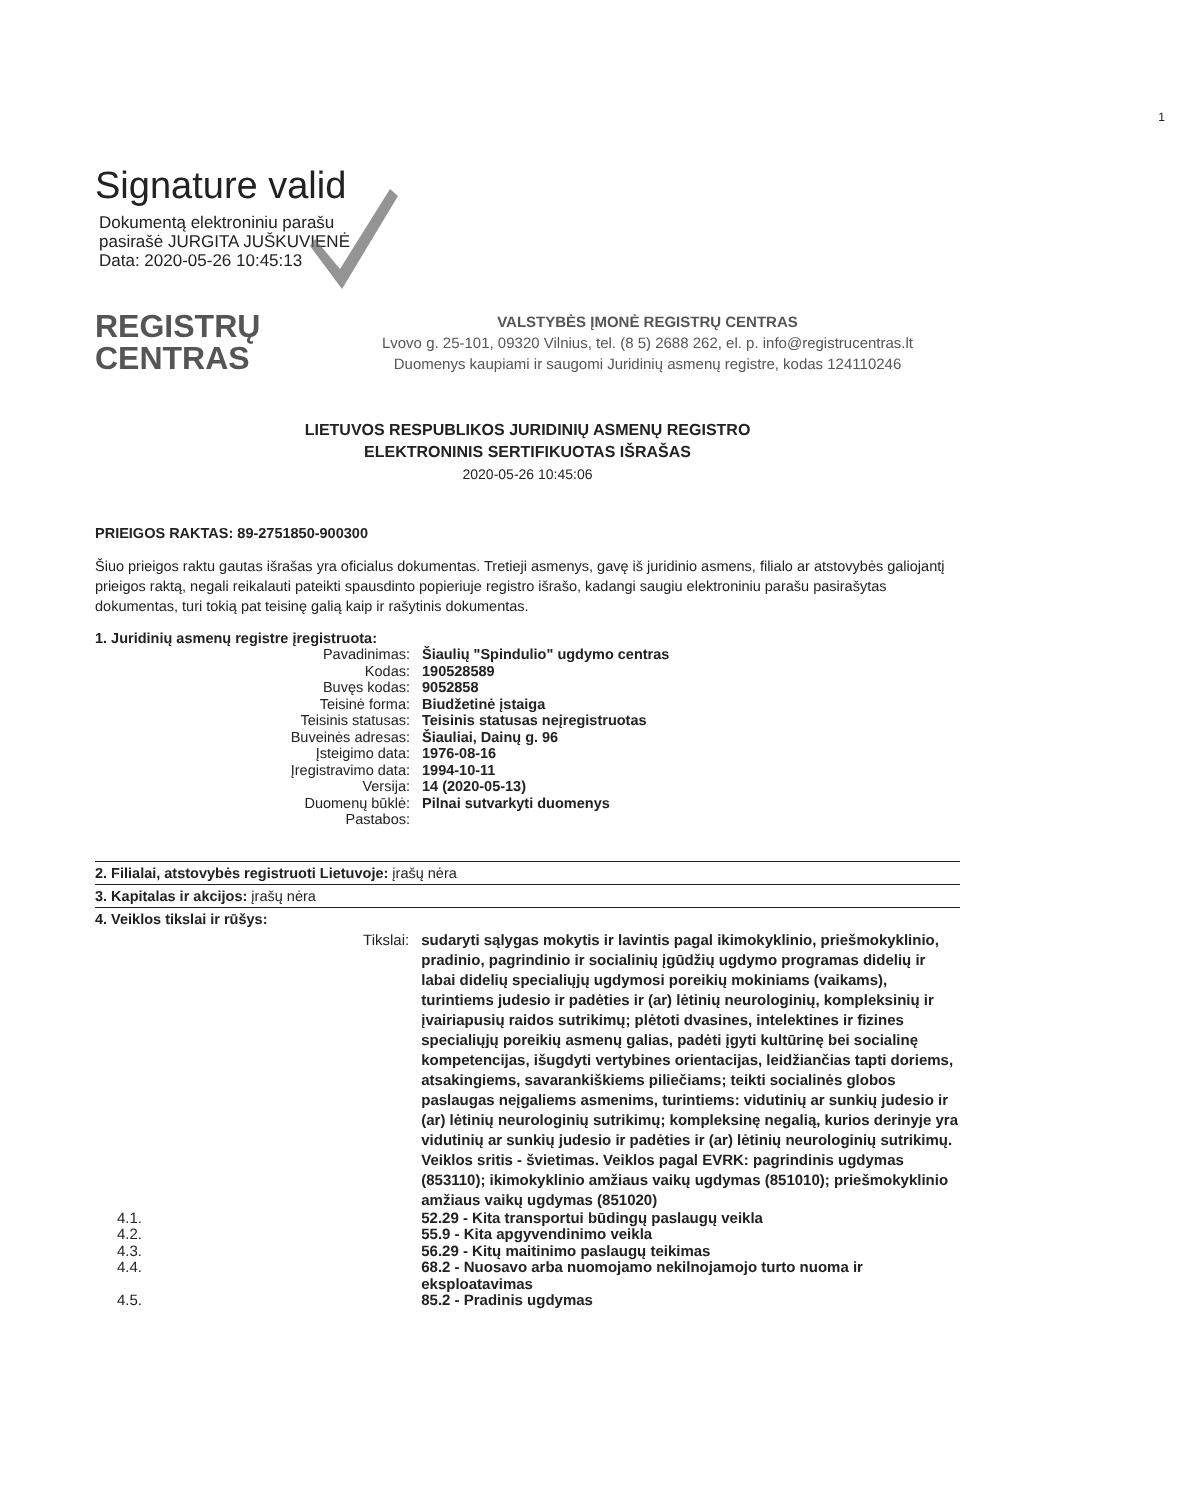1
Signature valid
Dokumentą elektroniniu parašu
pasirašė JURGITA JUŠKUVIENĖ
Data: 2020-05-26 10:45:13
REGISTRŲ
CENTRAS
VALSTYBĖS ĮMONĖ REGISTRŲ CENTRAS
Lvovo g. 25-101, 09320 Vilnius, tel. (8 5) 2688 262, el. p. info@registrucentras.lt
Duomenys kaupiami ir saugomi Juridinių asmenų registre, kodas 124110246
LIETUVOS RESPUBLIKOS JURIDINIŲ ASMENŲ REGISTRO
ELEKTRONINIS SERTIFIKUOTAS IŠRAŠAS
2020-05-26 10:45:06
PRIEIGOS RAKTAS: 89-2751850-900300
Šiuo prieigos raktu gautas išrašas yra oficialus dokumentas. Tretieji asmenys, gavę iš juridinio asmens, filialo ar atstovybės galiojantį prieigos raktą, negali reikalauti pateikti spausdinto popieriuje registro išrašo, kadangi saugiu elektroniniu parašu pasirašytas dokumentas, turi tokią pat teisinę galią kaip ir rašytinis dokumentas.
1. Juridinių asmenų registre įregistruota:
| Pavadinimas: | Šiaulių "Spindulio" ugdymo centras |
| Kodas: | 190528589 |
| Buvęs kodas: | 9052858 |
| Teisinė forma: | Biudžetinė įstaiga |
| Teisinis statusas: | Teisinis statusas neįregistruotas |
| Buveinės adresas: | Šiauliai, Dainų g. 96 |
| Įsteigimo data: | 1976-08-16 |
| Įregistravimo data: | 1994-10-11 |
| Versija: | 14 (2020-05-13) |
| Duomenų būklė: | Pilnai sutvarkyti duomenys |
| Pastabos: | |
2. Filialai, atstovybės registruoti Lietuvoje: įrašų nėra
3. Kapitalas ir akcijos: įrašų nėra
4. Veiklos tikslai ir rūšys:
| Tikslai: | sudaryti sąlygas mokytis ir lavintis pagal ikimokyklinio, priešmokyklinio, pradinio, pagrindinio ir socialinių įgūdžių ugdymo programas didelių ir labai didelių specialiųjų ugdymosi poreikių mokiniams (vaikams), turintiems judesio ir padėties ir (ar) lėtinių neurologinių, kompleksinių ir įvairiapusių raidos sutrikimų; plėtoti dvasines, intelektines ir fizines specialiųjų poreikių asmenų galias, padėti įgyti kultūrinę bei socialinę kompetencijas, išugdyti vertybines orientacijas, leidžiančias tapti doriems, atsakingiems, savarankiškiems piliečiams; teikti socialinės globos paslaugas neįgaliems asmenims, turintiems: vidutinių ar sunkių judesio ir (ar) lėtinių neurologinių sutrikimų; kompleksinę negalią, kurios derinyje yra vidutinių ar sunkių judesio ir padėties ir (ar) lėtinių neurologinių sutrikimų. Veiklos sritis - švietimas. Veiklos pagal EVRK: pagrindinis ugdymas (853110); ikimokyklinio amžiaus vaikų ugdymas (851010); priešmokyklinio amžiaus vaikų ugdymas (851020) |
| 4.1. | 52.29 - Kita transportui būdingų paslaugų veikla |
| 4.2. | 55.9 - Kita apgyvendinimo veikla |
| 4.3. | 56.29 - Kitų maitinimo paslaugų teikimas |
| 4.4. | 68.2 - Nuosavo arba nuomojamo nekilnojamojo turto nuoma ir eksploatavimas |
| 4.5. | 85.2 - Pradinis ugdymas |